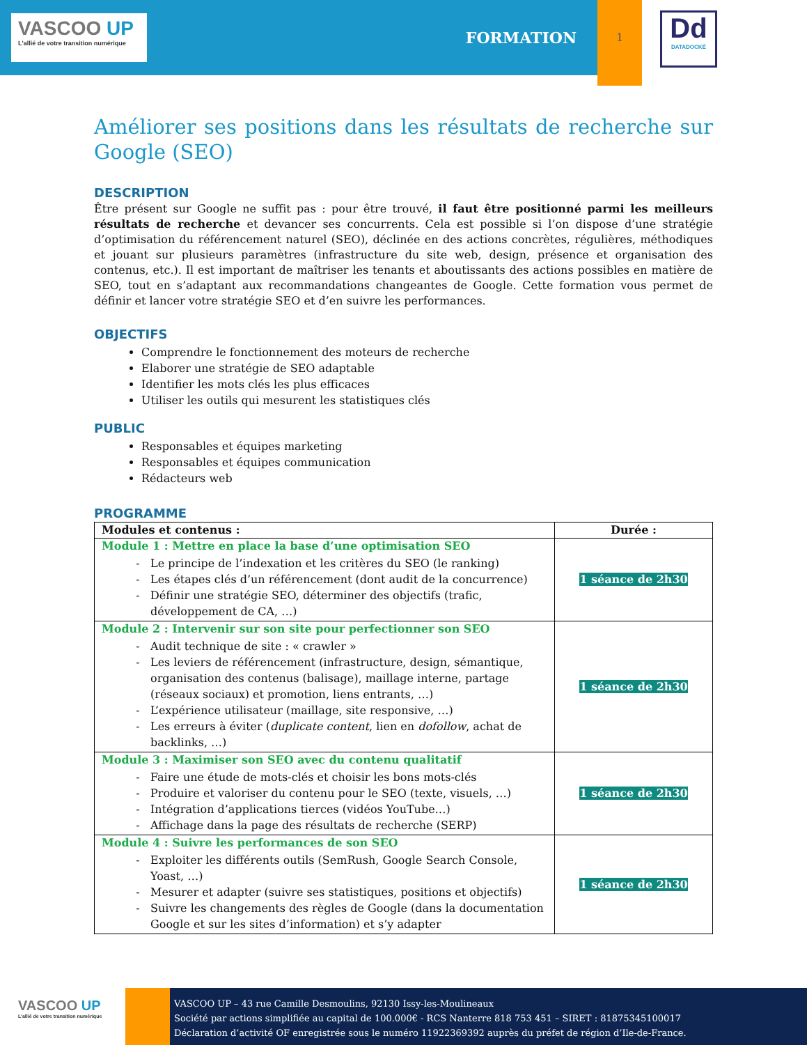VASCOO UP
L'allié de votre transition numérique
FORMATION
1
Dd
DATADOCKÉ
Améliorer ses positions dans les résultats de recherche sur Google (SEO)
DESCRIPTION
Être présent sur Google ne suffit pas : pour être trouvé, il faut être positionné parmi les meilleurs résultats de recherche et devancer ses concurrents. Cela est possible si l’on dispose d’une stratégie d’optimisation du référencement naturel (SEO), déclinée en des actions concrètes, régulières, méthodiques et jouant sur plusieurs paramètres (infrastructure du site web, design, présence et organisation des contenus, etc.). Il est important de maîtriser les tenants et aboutissants des actions possibles en matière de SEO, tout en s’adaptant aux recommandations changeantes de Google. Cette formation vous permet de définir et lancer votre stratégie SEO et d’en suivre les performances.
OBJECTIFS
Comprendre le fonctionnement des moteurs de recherche
Elaborer une stratégie de SEO adaptable
Identifier les mots clés les plus efficaces
Utiliser les outils qui mesurent les statistiques clés
PUBLIC
Responsables et équipes marketing
Responsables et équipes communication
Rédacteurs web
PROGRAMME
| Modules et contenus : | Durée : |
| --- | --- |
| Module 1 : Mettre en place la base d’une optimisation SEO Le principe de l’indexation et les critères du SEO (le ranking) Les étapes clés d’un référencement (dont audit de la concurrence) Définir une stratégie SEO, déterminer des objectifs (trafic, développement de CA, …) | 1 séance de 2h30 |
| Module 2 : Intervenir sur son site pour perfectionner son SEO Audit technique de site : « crawler » Les leviers de référencement (infrastructure, design, sémantique, organisation des contenus (balisage), maillage interne, partage (réseaux sociaux) et promotion, liens entrants, …) L’expérience utilisateur (maillage, site responsive, …) Les erreurs à éviter ( duplicate content , lien en dofollow , achat de backlinks, …) | 1 séance de 2h30 |
| Module 3 : Maximiser son SEO avec du contenu qualitatif Faire une étude de mots-clés et choisir les bons mots-clés Produire et valoriser du contenu pour le SEO (texte, visuels, …) Intégration d’applications tierces (vidéos YouTube…) Affichage dans la page des résultats de recherche (SERP) | 1 séance de 2h30 |
| Module 4 : Suivre les performances de son SEO Exploiter les différents outils (SemRush, Google Search Console, Yoast, …) Mesurer et adapter (suivre ses statistiques, positions et objectifs) Suivre les changements des règles de Google (dans la documentation Google et sur les sites d’information) et s’y adapter | 1 séance de 2h30 |
VASCOO UP
L'allié de votre transition numérique
VASCOO UP – 43 rue Camille Desmoulins, 92130 Issy-les-Moulineaux
Société par actions simplifiée au capital de 100.000€ - RCS Nanterre 818 753 451 – SIRET : 81875345100017
Déclaration d’activité OF enregistrée sous le numéro 11922369392 auprès du préfet de région d’Ile-de-France.